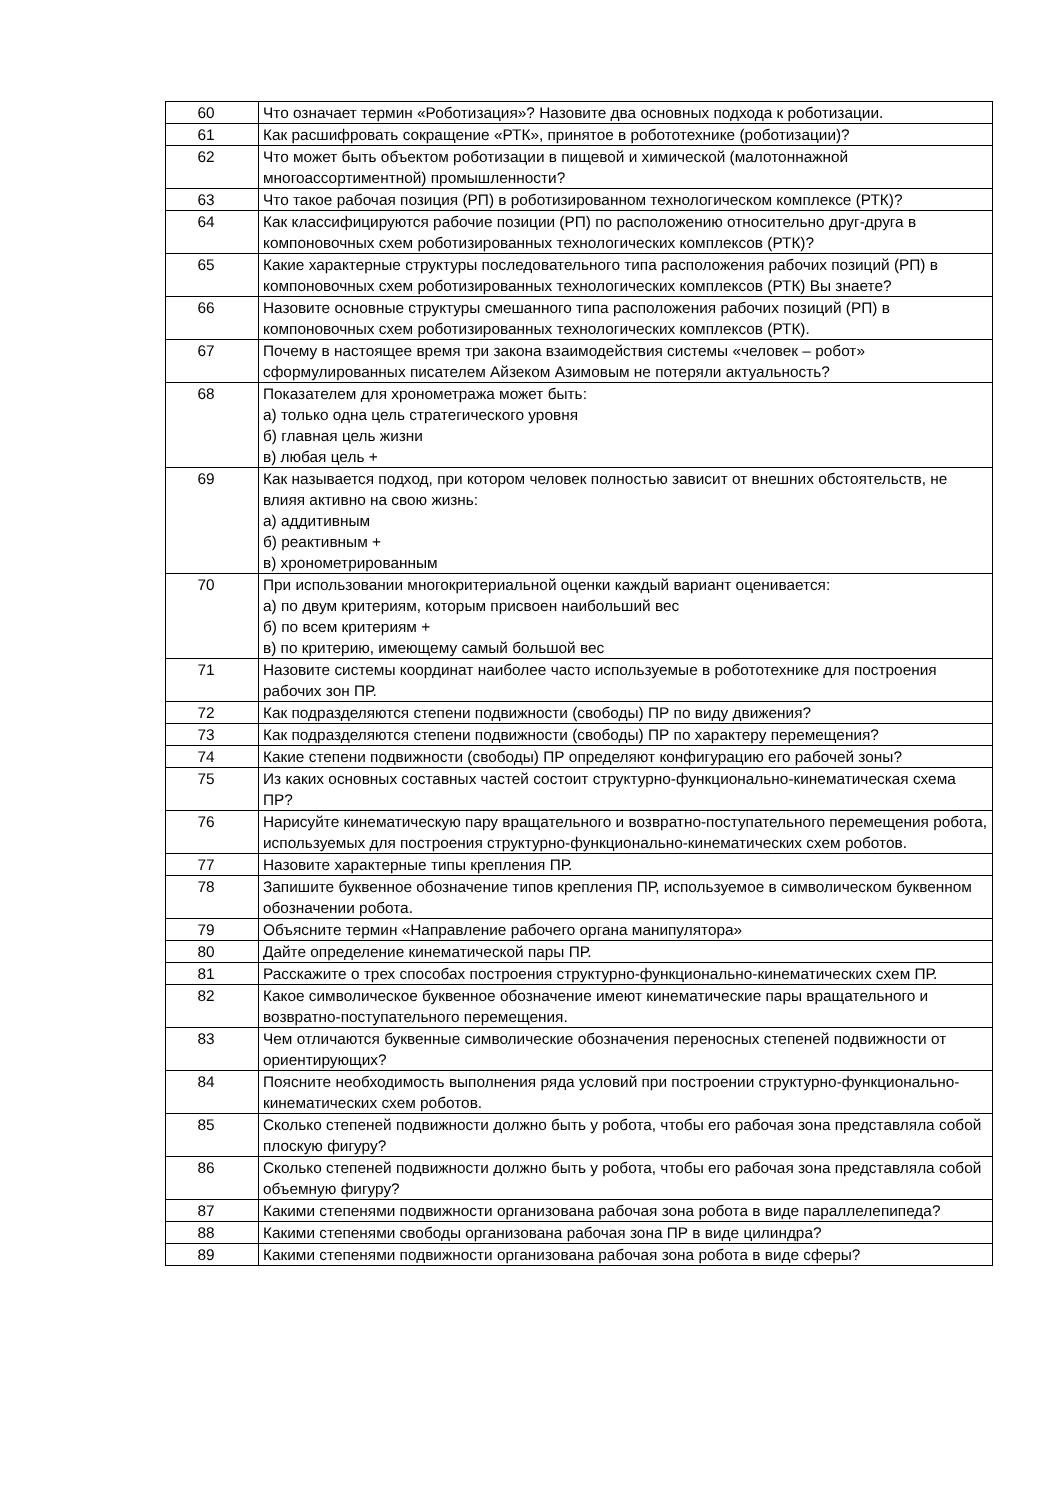| 60 | Что означает термин «Роботизация»? Назовите два основных подхода к роботизации. |
| 61 | Как расшифровать сокращение «РТК», принятое в робототехнике (роботизации)? |
| 62 | Что может быть объектом роботизации в пищевой и химической (малотоннажной многоассортиментной) промышленности? |
| 63 | Что такое рабочая позиция (РП) в роботизированном технологическом комплексе (РТК)? |
| 64 | Как классифицируются рабочие позиции (РП) по расположению относительно друг-друга в компоновочных схем роботизированных технологических комплексов (РТК)? |
| 65 | Какие характерные структуры последовательного типа расположения рабочих позиций (РП) в компоновочных схем роботизированных технологических комплексов (РТК) Вы знаете? |
| 66 | Назовите основные структуры смешанного типа расположения рабочих позиций (РП) в компоновочных схем роботизированных технологических комплексов (РТК). |
| 67 | Почему в настоящее время три закона взаимодействия системы «человек – робот» сформулированных писателем Айзеком Азимовым не потеряли актуальность? |
| 68 | Показателем для хронометража может быть: а) только одна цель стратегического уровня б) главная цель жизни в) любая цель + |
| 69 | Как называется подход, при котором человек полностью зависит от внешних обстоятельств, не влияя активно на свою жизнь: а) аддитивным б) реактивным + в) хронометрированным |
| 70 | При использовании многокритериальной оценки каждый вариант оценивается: а) по двум критериям, которым присвоен наибольший вес б) по всем критериям + в) по критерию, имеющему самый большой вес |
| 71 | Назовите системы координат наиболее часто используемые в робототехнике для построения рабочих зон ПР. |
| 72 | Как подразделяются степени подвижности (свободы) ПР по виду движения? |
| 73 | Как подразделяются степени подвижности (свободы) ПР по характеру перемещения? |
| 74 | Какие степени подвижности (свободы) ПР определяют конфигурацию его рабочей зоны? |
| 75 | Из каких основных составных частей состоит структурно-функционально-кинематическая схема ПР? |
| 76 | Нарисуйте кинематическую пару вращательного и возвратно-поступательного перемещения робота, используемых для построения структурно-функционально-кинематических схем роботов. |
| 77 | Назовите характерные типы крепления ПР. |
| 78 | Запишите буквенное обозначение типов крепления ПР, используемое в символическом буквенном обозначении робота. |
| 79 | Объясните термин «Направление рабочего органа манипулятора» |
| 80 | Дайте определение кинематической пары ПР. |
| 81 | Расскажите о трех способах построения структурно-функционально-кинематических схем ПР. |
| 82 | Какое символическое буквенное обозначение имеют кинематические пары вращательного и возвратно-поступательного перемещения. |
| 83 | Чем отличаются буквенные символические обозначения переносных степеней подвижности от ориентирующих? |
| 84 | Поясните необходимость выполнения ряда условий при построении структурно-функционально-кинематических схем роботов. |
| 85 | Сколько степеней подвижности должно быть у робота, чтобы его рабочая зона представляла собой плоскую фигуру? |
| 86 | Сколько степеней подвижности должно быть у робота, чтобы его рабочая зона представляла собой объемную фигуру? |
| 87 | Какими степенями подвижности организована рабочая зона робота в виде параллелепипеда? |
| 88 | Какими степенями свободы организована рабочая зона ПР в виде цилиндра? |
| 89 | Какими степенями подвижности организована рабочая зона робота в виде сферы? |